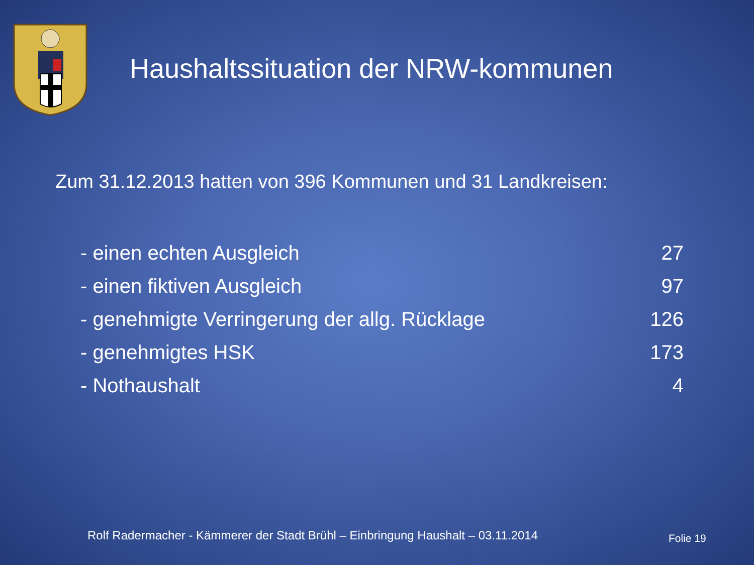Haushaltssituation der NRW-kommunen
Zum 31.12.2013 hatten von 396 Kommunen und 31 Landkreisen:
| - einen echten Ausgleich | 27 |
| - einen fiktiven Ausgleich | 97 |
| - genehmigte Verringerung der allg. Rücklage | 126 |
| - genehmigtes HSK | 173 |
| - Nothaushalt | 4 |
Rolf Radermacher - Kämmerer der Stadt Brühl – Einbringung Haushalt – 03.11.2014
Folie 19